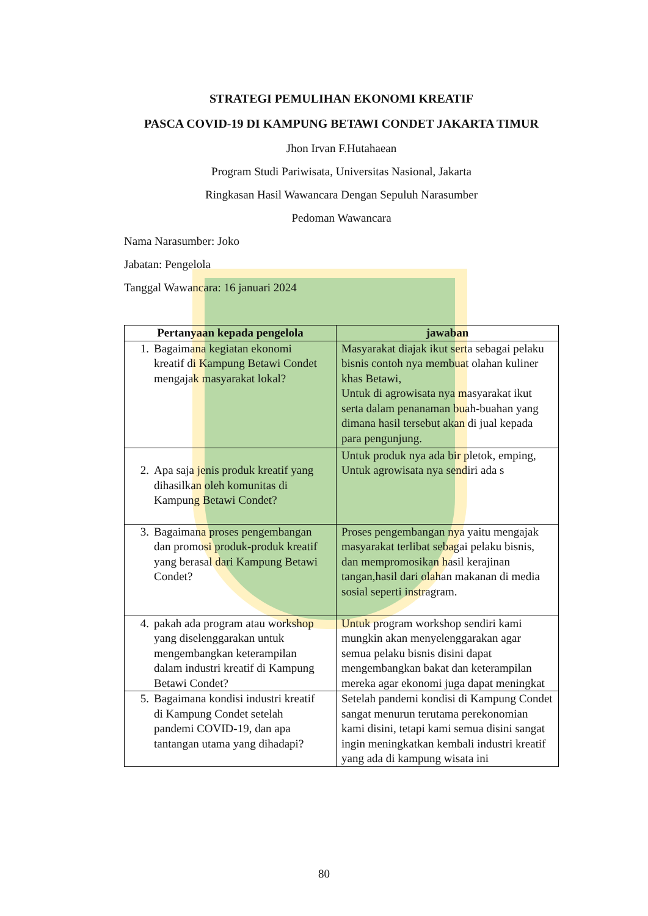STRATEGI PEMULIHAN EKONOMI KREATIF
PASCA COVID-19 DI KAMPUNG BETAWI CONDET JAKARTA TIMUR
Jhon Irvan F.Hutahaean
Program Studi Pariwisata, Universitas Nasional, Jakarta
Ringkasan Hasil Wawancara Dengan Sepuluh Narasumber
Pedoman Wawancara
Nama Narasumber: Joko
Jabatan: Pengelola
Tanggal Wawancara: 16 januari 2024
| Pertanyaan kepada pengelola | jawaban |
| --- | --- |
| 1. Bagaimana kegiatan ekonomi kreatif di Kampung Betawi Condet mengajak masyarakat lokal? | Masyarakat diajak ikut serta sebagai pelaku bisnis contoh nya membuat olahan kuliner khas Betawi, Untuk di agrowisata nya masyarakat ikut serta dalam penanaman buah-buahan yang dimana hasil tersebut akan di jual kepada para pengunjung. |
| 2. Apa saja jenis produk kreatif yang dihasilkan oleh komunitas di Kampung Betawi Condet? | Untuk produk nya ada bir pletok, emping, Untuk agrowisata nya sendiri ada s |
| 3. Bagaimana proses pengembangan dan promosi produk-produk kreatif yang berasal dari Kampung Betawi Condet? | Proses pengembangan nya yaitu mengajak masyarakat terlibat sebagai pelaku bisnis, dan mempromosikan hasil kerajinan tangan,hasil dari olahan makanan di media sosial seperti instragram. |
| 4. pakah ada program atau workshop yang diselenggarakan untuk mengembangkan keterampilan dalam industri kreatif di Kampung Betawi Condet? | Untuk program workshop sendiri kami mungkin akan menyelenggarakan agar semua pelaku bisnis disini dapat mengembangkan bakat dan keterampilan mereka agar ekonomi juga dapat meningkat |
| 5. Bagaimana kondisi industri kreatif di Kampung Condet setelah pandemi COVID-19, dan apa tantangan utama yang dihadapi? | Setelah pandemi kondisi di Kampung Condet sangat menurun terutama perekonomian kami disini, tetapi kami semua disini sangat ingin meningkatkan kembali industri kreatif yang ada di kampung wisata ini |
80